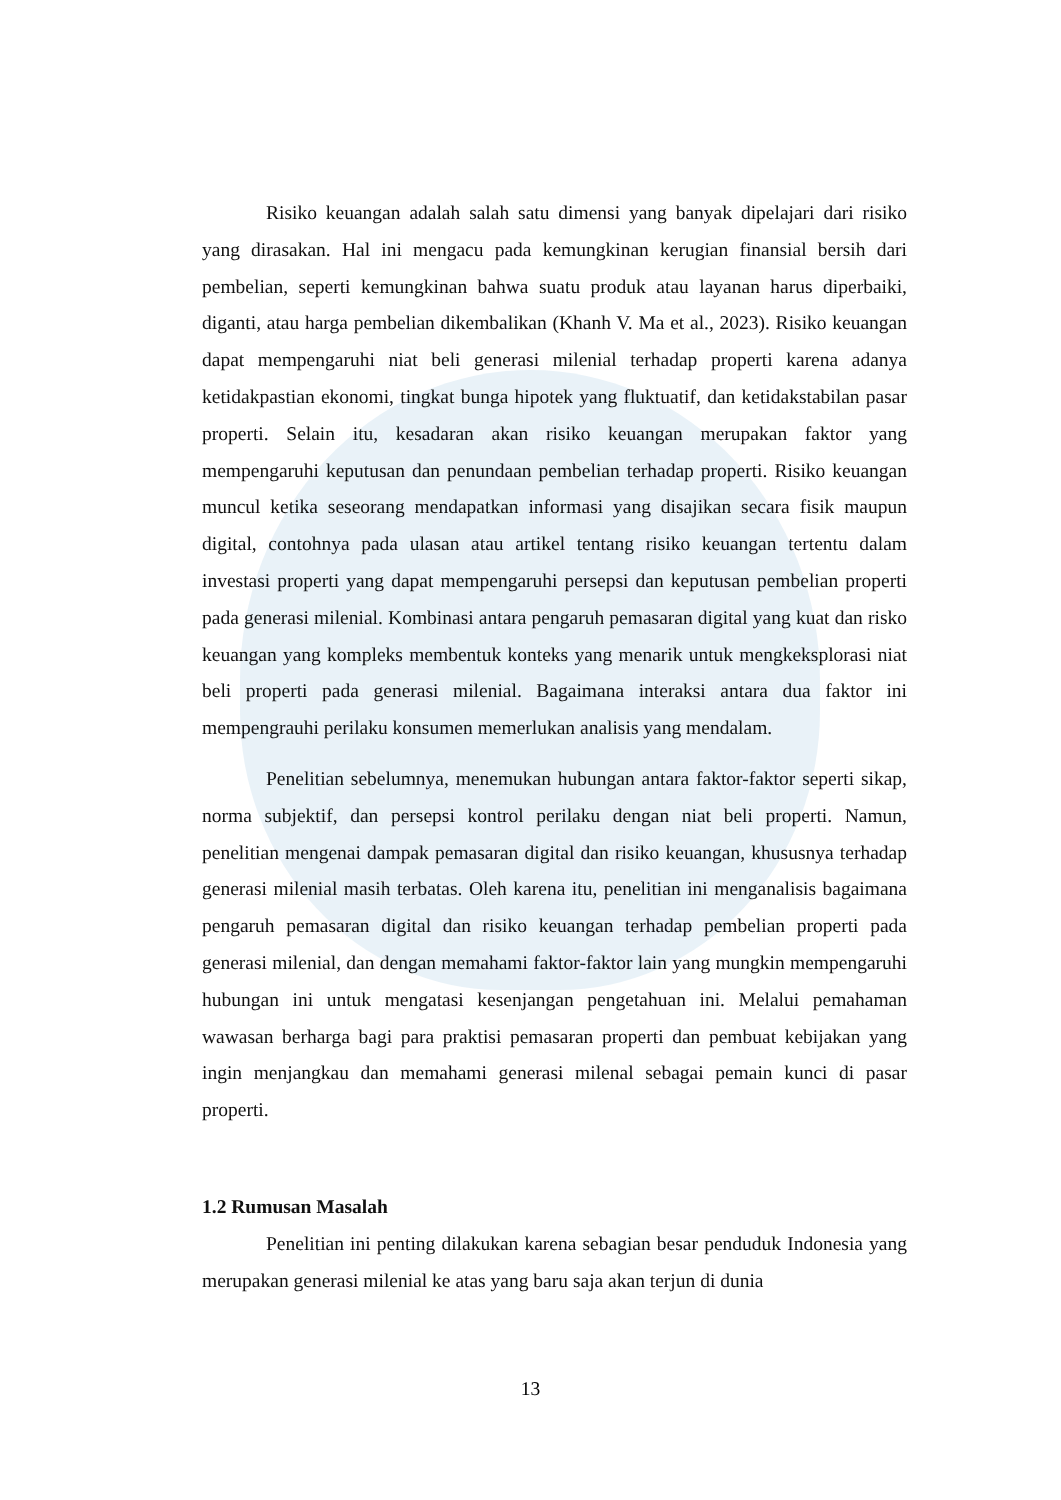Risiko keuangan adalah salah satu dimensi yang banyak dipelajari dari risiko yang dirasakan. Hal ini mengacu pada kemungkinan kerugian finansial bersih dari pembelian, seperti kemungkinan bahwa suatu produk atau layanan harus diperbaiki, diganti, atau harga pembelian dikembalikan (Khanh V. Ma et al., 2023). Risiko keuangan dapat mempengaruhi niat beli generasi milenial terhadap properti karena adanya ketidakpastian ekonomi, tingkat bunga hipotek yang fluktuatif, dan ketidakstabilan pasar properti. Selain itu, kesadaran akan risiko keuangan merupakan faktor yang mempengaruhi keputusan dan penundaan pembelian terhadap properti. Risiko keuangan muncul ketika seseorang mendapatkan informasi yang disajikan secara fisik maupun digital, contohnya pada ulasan atau artikel tentang risiko keuangan tertentu dalam investasi properti yang dapat mempengaruhi persepsi dan keputusan pembelian properti pada generasi milenial. Kombinasi antara pengaruh pemasaran digital yang kuat dan risko keuangan yang kompleks membentuk konteks yang menarik untuk mengkeksplorasi niat beli properti pada generasi milenial. Bagaimana interaksi antara dua faktor ini mempengrauhi perilaku konsumen memerlukan analisis yang mendalam.
Penelitian sebelumnya, menemukan hubungan antara faktor-faktor seperti sikap, norma subjektif, dan persepsi kontrol perilaku dengan niat beli properti. Namun, penelitian mengenai dampak pemasaran digital dan risiko keuangan, khususnya terhadap generasi milenial masih terbatas. Oleh karena itu, penelitian ini menganalisis bagaimana pengaruh pemasaran digital dan risiko keuangan terhadap pembelian properti pada generasi milenial, dan dengan memahami faktor-faktor lain yang mungkin mempengaruhi hubungan ini untuk mengatasi kesenjangan pengetahuan ini. Melalui pemahaman wawasan berharga bagi para praktisi pemasaran properti dan pembuat kebijakan yang ingin menjangkau dan memahami generasi milenal sebagai pemain kunci di pasar properti.
1.2 Rumusan Masalah
Penelitian ini penting dilakukan karena sebagian besar penduduk Indonesia yang merupakan generasi milenial ke atas yang baru saja akan terjun di dunia
13